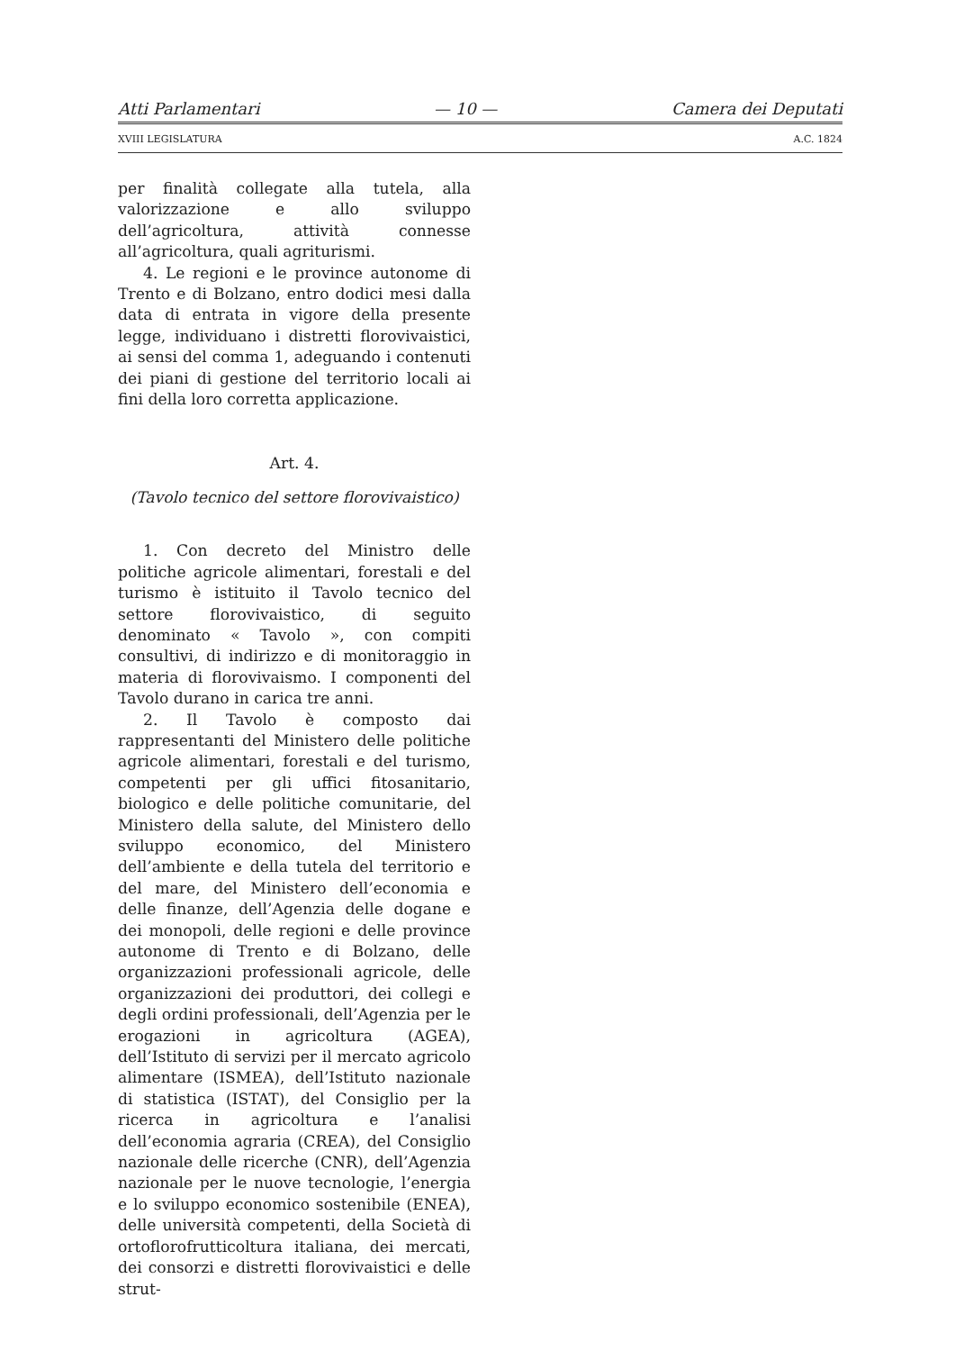Atti Parlamentari — 10 — Camera dei Deputati
XVIII LEGISLATURA A.C. 1824
per finalità collegate alla tutela, alla valorizzazione e allo sviluppo dell’agricoltura, attività connesse all’agricoltura, quali agriturismi.
4. Le regioni e le province autonome di Trento e di Bolzano, entro dodici mesi dalla data di entrata in vigore della presente legge, individuano i distretti florovivaistici, ai sensi del comma 1, adeguando i contenuti dei piani di gestione del territorio locali ai fini della loro corretta applicazione.
Art. 4.
(Tavolo tecnico del settore florovivaistico)
1. Con decreto del Ministro delle politiche agricole alimentari, forestali e del turismo è istituito il Tavolo tecnico del settore florovivaistico, di seguito denominato « Tavolo », con compiti consultivi, di indirizzo e di monitoraggio in materia di florovivaismo. I componenti del Tavolo durano in carica tre anni.
2. Il Tavolo è composto dai rappresentanti del Ministero delle politiche agricole alimentari, forestali e del turismo, competenti per gli uffici fitosanitario, biologico e delle politiche comunitarie, del Ministero della salute, del Ministero dello sviluppo economico, del Ministero dell’ambiente e della tutela del territorio e del mare, del Ministero dell’economia e delle finanze, dell’Agenzia delle dogane e dei monopoli, delle regioni e delle province autonome di Trento e di Bolzano, delle organizzazioni professionali agricole, delle organizzazioni dei produttori, dei collegi e degli ordini professionali, dell’Agenzia per le erogazioni in agricoltura (AGEA), dell’Istituto di servizi per il mercato agricolo alimentare (ISMEA), dell’Istituto nazionale di statistica (ISTAT), del Consiglio per la ricerca in agricoltura e l’analisi dell’economia agraria (CREA), del Consiglio nazionale delle ricerche (CNR), dell’Agenzia nazionale per le nuove tecnologie, l’energia e lo sviluppo economico sostenibile (ENEA), delle università competenti, della Società di ortoflorofrutticoltura italiana, dei mercati, dei consorzi e distretti florovivaistici e delle strut-